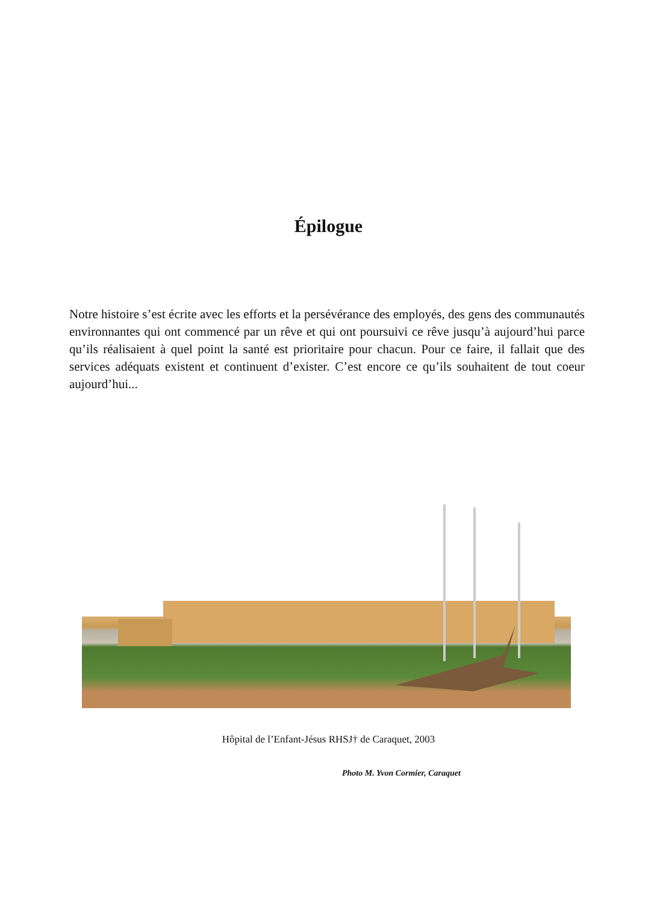Épilogue
Notre histoire s’est écrite avec les efforts et la persévérance des employés, des gens des communautés environnantes qui ont commencé par un rêve et qui ont poursuivi ce rêve jusqu’à aujourd’hui parce qu’ils réalisaient à quel point la santé est prioritaire pour chacun. Pour ce faire, il fallait que des services adéquats existent et continuent d’exister. C’est encore ce qu’ils souhaitent de tout coeur aujourd’hui...
Hôpital de l’Enfant-Jésus RHSJ† de Caraquet, 2003
Photo M. Yvon Cormier, Caraquet